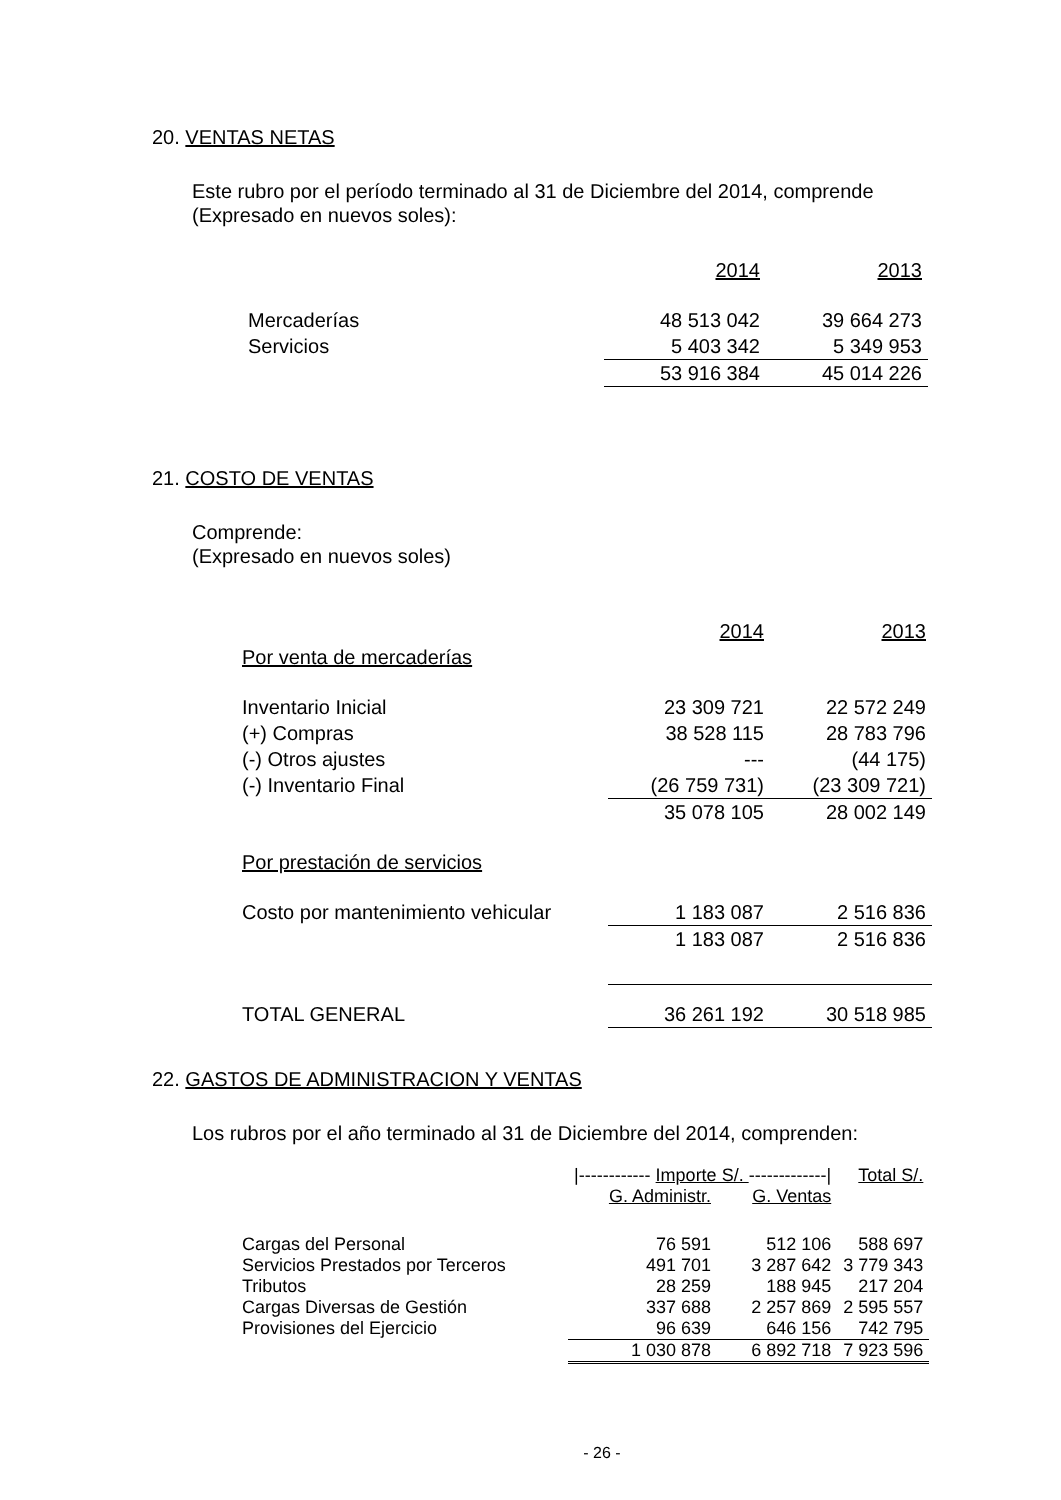20. VENTAS NETAS
Este rubro por el período terminado al 31 de Diciembre del 2014, comprende (Expresado en nuevos soles):
| | 2014 | 2013 |
| Mercaderías | 48 513 042 | 39 664 273 |
| Servicios | 5 403 342 | 5 349 953 |
| | 53 916 384 | 45 014 226 |
21. COSTO DE VENTAS
Comprende:
(Expresado en nuevos soles)
| | 2014 | 2013 |
| Por venta de mercaderías | | |
| Inventario Inicial | 23 309 721 | 22 572 249 |
| (+) Compras | 38 528 115 | 28 783 796 |
| (-) Otros ajustes | --- | (44 175) |
| (-) Inventario Final | (26 759 731) | (23 309 721) |
| | 35 078 105 | 28 002 149 |
| Por prestación de servicios | | |
| Costo por mantenimiento vehicular | 1 183 087 | 2 516 836 |
| | 1 183 087 | 2 516 836 |
| TOTAL GENERAL | 36 261 192 | 30 518 985 |
22. GASTOS DE ADMINISTRACION Y VENTAS
Los rubros por el año terminado al 31 de Diciembre del 2014, comprenden:
| | /------------ Importe S/. -------------/ | | Total S/. |
| | G. Administr. | G. Ventas | |
| Cargas del Personal | 76 591 | 512 106 | 588 697 |
| Servicios Prestados por Terceros | 491 701 | 3 287 642 | 3 779 343 |
| Tributos | 28 259 | 188 945 | 217 204 |
| Cargas Diversas de Gestión | 337 688 | 2 257 869 | 2 595 557 |
| Provisiones del Ejercicio | 96 639 | 646 156 | 742 795 |
| | 1 030 878 | 6 892 718 | 7 923 596 |
- 26 -